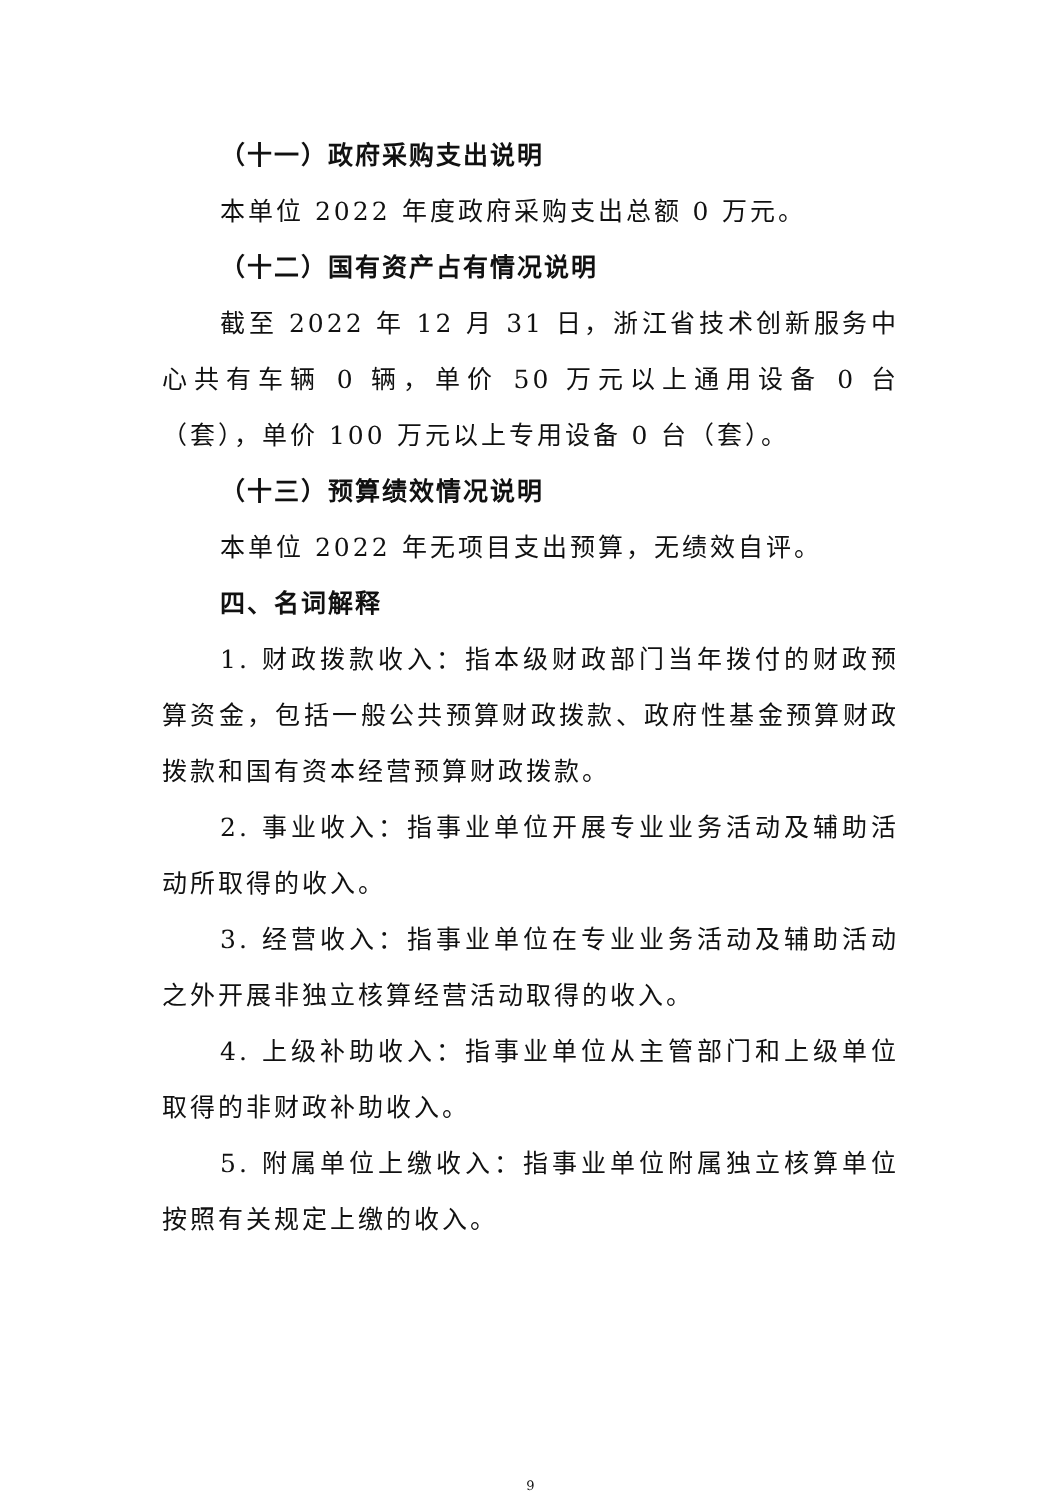（十一）政府采购支出说明
本单位 2022 年度政府采购支出总额 0 万元。
（十二）国有资产占有情况说明
截至 2022 年 12 月 31 日，浙江省技术创新服务中心共有车辆 0 辆，单价 50 万元以上通用设备 0 台（套），单价 100 万元以上专用设备 0 台（套）。
（十三）预算绩效情况说明
本单位 2022 年无项目支出预算，无绩效自评。
四、名词解释
1. 财政拨款收入：指本级财政部门当年拨付的财政预算资金，包括一般公共预算财政拨款、政府性基金预算财政拨款和国有资本经营预算财政拨款。
2. 事业收入：指事业单位开展专业业务活动及辅助活动所取得的收入。
3. 经营收入：指事业单位在专业业务活动及辅助活动之外开展非独立核算经营活动取得的收入。
4. 上级补助收入：指事业单位从主管部门和上级单位取得的非财政补助收入。
5. 附属单位上缴收入：指事业单位附属独立核算单位按照有关规定上缴的收入。
9